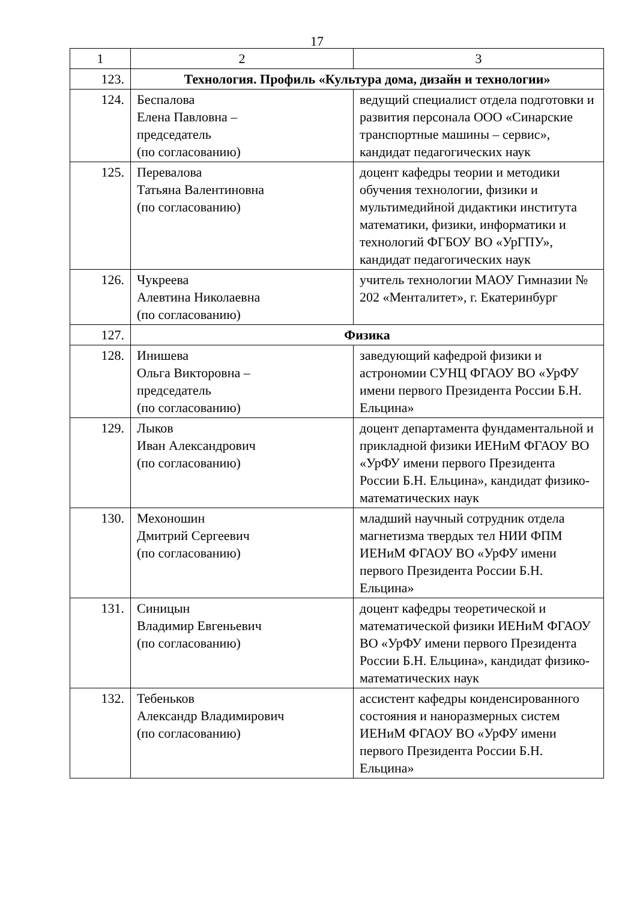17
| 1 | 2 | 3 |
| --- | --- | --- |
| 123. | Технология. Профиль «Культура дома, дизайн и технологии» | |
| 124. | Беспалова Елена Павловна – председатель (по согласованию) | ведущий специалист отдела подготовки и развития персонала ООО «Синарские транспортные машины – сервис», кандидат педагогических наук |
| 125. | Перевалова Татьяна Валентиновна (по согласованию) | доцент кафедры теории и методики обучения технологии, физики и мультимедийной дидактики института математики, физики, информатики и технологий ФГБОУ ВО «УрГПУ», кандидат педагогических наук |
| 126. | Чукреева Алевтина Николаевна (по согласованию) | учитель технологии МАОУ Гимназии № 202 «Менталитет», г. Екатеринбург |
| 127. | Физика | |
| 128. | Инишева Ольга Викторовна – председатель (по согласованию) | заведующий кафедрой физики и астрономии СУНЦ ФГАОУ ВО «УрФУ имени первого Президента России Б.Н. Ельцина» |
| 129. | Лыков Иван Александрович (по согласованию) | доцент департамента фундаментальной и прикладной физики ИЕНиМ ФГАОУ ВО «УрФУ имени первого Президента России Б.Н. Ельцина», кандидат физико-математических наук |
| 130. | Мехоношин Дмитрий Сергеевич (по согласованию) | младший научный сотрудник отдела магнетизма твердых тел НИИ ФПМ ИЕНиМ ФГАОУ ВО «УрФУ имени первого Президента России Б.Н. Ельцина» |
| 131. | Синицын Владимир Евгеньевич (по согласованию) | доцент кафедры теоретической и математической физики ИЕНиМ ФГАОУ ВО «УрФУ имени первого Президента России Б.Н. Ельцина», кандидат физико-математических наук |
| 132. | Тебеньков Александр Владимирович (по согласованию) | ассистент кафедры конденсированного состояния и наноразмерных систем ИЕНиМ ФГАОУ ВО «УрФУ имени первого Президента России Б.Н. Ельцина» |